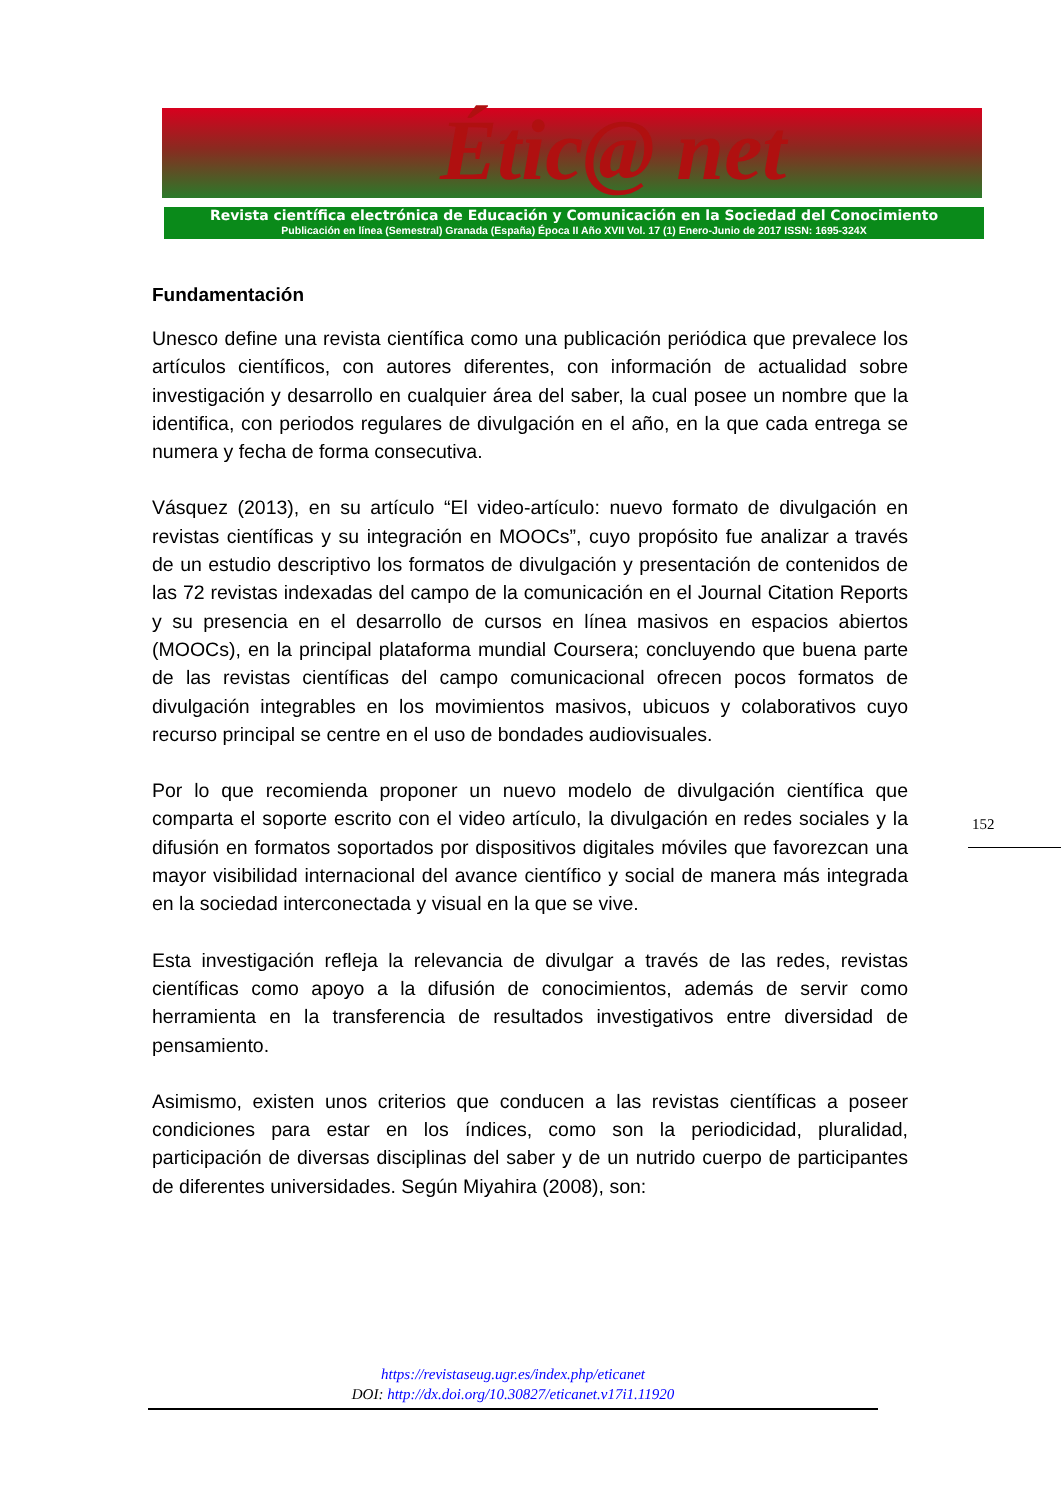Étic@ net
Revista científica electrónica de Educación y Comunicación en la Sociedad del Conocimiento
Publicación en línea (Semestral) Granada (España) Época II Año XVII Vol. 17 (1) Enero-Junio de 2017 ISSN: 1695-324X
Fundamentación
Unesco define una revista científica como una publicación periódica que prevalece los artículos científicos, con autores diferentes, con información de actualidad sobre investigación y desarrollo en cualquier área del saber, la cual posee un nombre que la identifica, con periodos regulares de divulgación en el año, en la que cada entrega se numera y fecha de forma consecutiva.
Vásquez (2013), en su artículo “El video-artículo: nuevo formato de divulgación en revistas científicas y su integración en MOOCs”, cuyo propósito fue analizar a través de un estudio descriptivo los formatos de divulgación y presentación de contenidos de las 72 revistas indexadas del campo de la comunicación en el Journal Citation Reports y su presencia en el desarrollo de cursos en línea masivos en espacios abiertos (MOOCs), en la principal plataforma mundial Coursera; concluyendo que buena parte de las revistas científicas del campo comunicacional ofrecen pocos formatos de divulgación integrables en los movimientos masivos, ubicuos y colaborativos cuyo recurso principal se centre en el uso de bondades audiovisuales.
Por lo que recomienda proponer un nuevo modelo de divulgación científica que comparta el soporte escrito con el video artículo, la divulgación en redes sociales y la difusión en formatos soportados por dispositivos digitales móviles que favorezcan una mayor visibilidad internacional del avance científico y social de manera más integrada en la sociedad interconectada y visual en la que se vive.
Esta investigación refleja la relevancia de divulgar a través de las redes, revistas científicas como apoyo a la difusión de conocimientos, además de servir como herramienta en la transferencia de resultados investigativos entre diversidad de pensamiento.
Asimismo, existen unos criterios que conducen a las revistas científicas a poseer condiciones para estar en los índices, como son la periodicidad, pluralidad, participación de diversas disciplinas del saber y de un nutrido cuerpo de participantes de diferentes universidades. Según Miyahira (2008), son:
152
https://revistaseug.ugr.es/index.php/eticanet
DOI: http://dx.doi.org/10.30827/eticanet.v17i1.11920